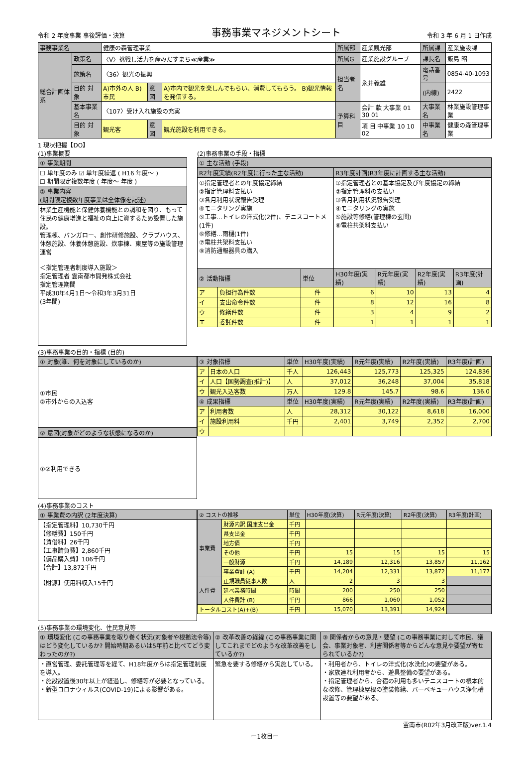令和 2 年度事業 事後評価・決算 事務事業マネジメントシート 令和 3 年 6 月 1 日作成
| 事務事業名 | | 健康の森管理事業 | | | 所属部 | 産業観光部 | 所属課 | 産業施設課 |
| 総合計画体系 | 政策名 | 〈Ⅴ〉挑戦し活力を産みだすまち≪産業≫ | | | 所属G | 産業施設グループ | 課長名 | 飯島 昭 |
| | 施策名 | 〈36〉観光の振興 | | | 担当者名 | 永井義雄 | 電話番号 | 0854-40-1093 |
| | 目的 対象 | A)市外の人 B)市民 | 意図 | A)市内で観光を楽しんでもらい、消費してもらう。 B)観光情報を発信する。 | | | (内線) | 2422 |
| | 基本事業名 | 〈107〉受け入れ施設の充実 | | | 予算科目 | 会計 款 大事業 01 30 01 | 大事業名 | 林業施設管理事業 |
| | 目的 対象 | 観光客 | 意図 | 観光施設を利用できる。 | | 項 目 中事業 10 10 02 | 中事業名 | 健康の森管理事業 |
1 現状把握【DO】
(1)事業概要
| ① 事業期間 |
| ☐ 単年度のみ ☑ 単年度繰返 ( H16 年度～ ) ☐ 期間限定複数年度 ( 年度～ 年度 ) |
| ② 事業内容 (期間限定複数年度事業は全体像を記述) |
| 林業生産機能と保健休養機能との調和を図り、もって住民の健康増進と福祉の向上に資するため設置した施設。 管理棟、バンガロー、創作研修施設、クラブハウス、休憩施設、休養休憩施設、炊事棟、東屋等の施設管理運営 ＜指定管理者制度導入施設＞ 指定管理者 雲南都市開発株式会社 指定管理期間 平成30年4月1日～令和3年3月31日 (3年間) |
(2)事務事業の手段・指標
| ① 主な活動 (手段) | | | | | | |
| R2年度実績(R2年度に行った主な活動) | | | R3年度計画(R3年度に計画する主な活動) | | | |
| ①指定管理者との年度協定締結 ②指定管理料支払い ③各月利用状況報告受理 ④モニタリング実施 ⑤工事…トイレの洋式化(2件)、テニスコートメ(1件) ⑥修繕…雨樋(1件) ⑦電柱共架料支払い ⑧消防通報器具の購入 | | | ①指定管理者との基本協定及び年度協定の締結 ②指定管理料の支払い ③各月利用状況報告受理 ④モニタリングの実施 ⑤施設等修繕(管理棟の玄関) ⑥電柱共架料支払い | | | |
| ② 活動指標 | | 単位 | H30年度(実績) | R元年度(実績) | R2年度(実績) | R3年度(計画) |
| ア | 負担行為件数 | 件 | 6 | 10 | 13 | 4 |
| イ | 支出命令件数 | 件 | 8 | 12 | 16 | 8 |
| ウ | 修繕件数 | 件 | 3 | 4 | 9 | 2 |
| エ | 委託件数 | 件 | 1 | 1 | 1 | 1 |
(3)事務事業の目的・指標 (目的)
| ① 対象(誰、何を対象にしているのか) |
| ①市民 ②市外からの入込客 |
| ② 意図(対象がどのような状態になるのか) |
| ①②利用できる |
| ③ 対象指標 | | 単位 | H30年度(実績) | R元年度(実績) | R2年度(実績) | R3年度(計画) |
| ア | 日本の人口 | 千人 | 126,443 | 125,773 | 125,325 | 124,836 |
| イ | 人口【国勢調査(推計)】 | 人 | 37,012 | 36,248 | 37,004 | 35,818 |
| ウ | 観光入込客数 | 万人 | 129.8 | 145.7 | 98.6 | 136.0 |
| ④ 成果指標 | | 単位 | H30年度(実績) | R元年度(実績) | R2年度(実績) | R3年度(計画) |
| ア | 利用者数 | 人 | 28,312 | 30,122 | 8,618 | 16,000 |
| イ | 施設利用料 | 千円 | 2,401 | 3,749 | 2,352 | 2,700 |
| ウ | | | | | | |
(4)事務事業のコスト
| ① 事業費の内訳 (2年度決算) |
| 【指定管理料】10,730千円 【修繕費】150千円 【賃借料】26千円 【工事請負費】2,860千円 【備品購入費】106千円 【合計】13,872千円 【財源】使用料収入15千円 |
| ② コストの推移 | | 単位 | H30年度(決算) | R元年度(決算) | R2年度(決算) | R3年度(計画) |
| 事業費 | 財源内訳 国庫支出金 | 千円 | | | | |
| | 県支出金 | 千円 | | | | |
| | 地方債 | 千円 | | | | |
| | その他 | 千円 | 15 | 15 | 15 | 15 |
| | 一般財源 | 千円 | 14,189 | 12,316 | 13,857 | 11,162 |
| | 事業費計 (A) | 千円 | 14,204 | 12,331 | 13,872 | 11,177 |
| 人件費 | 正規職員従事人数 | 人 | 2 | 3 | 3 | |
| | 延べ業務時間 | 時間 | 200 | 250 | 250 | |
| | 人件費計 (B) | 千円 | 866 | 1,060 | 1,052 | |
| トータルコスト(A)+(B) | | 千円 | 15,070 | 13,391 | 14,924 | |
(5)事務事業の環境変化、住民意見等
| ① 環境変化 (この事務事業を取り巻く状況(対象者や根拠法令等)はどう変化しているか? 開始時期あるいは5年前と比べてどう変わったのか?) | ② 改革改善の経緯 (この事務事業に関してこれまでどのような改革改善をしているか?) | ③ 関係者からの意見・要望 (この事務事業に対して市民、議会、事業対象者、利害関係者等からどんな意見や要望が寄せられているか?) |
| ・直営管理、委託管理等を経て、H18年度からは指定管理制度を導入。 ・施設設置後30年以上が経過し、修繕等が必要となっている。 ・新型コロナウィルス(COVID-19)による影響がある。 | 緊急を要する修繕から実施している。 | ・利用者から、トイレの洋式化(水洗化)の要望がある。 ・家族連れ利用者から、遊具整備の要望がある。 ・指定管理者から、合宿の利用も多いテニスコートの根本的な改修、管理棟屋根の塗装修繕、バーベキューハウス浄化槽設置等の要望がある。 |
雲南市(R02年3月改正版)ver.1.4
ー1枚目ー